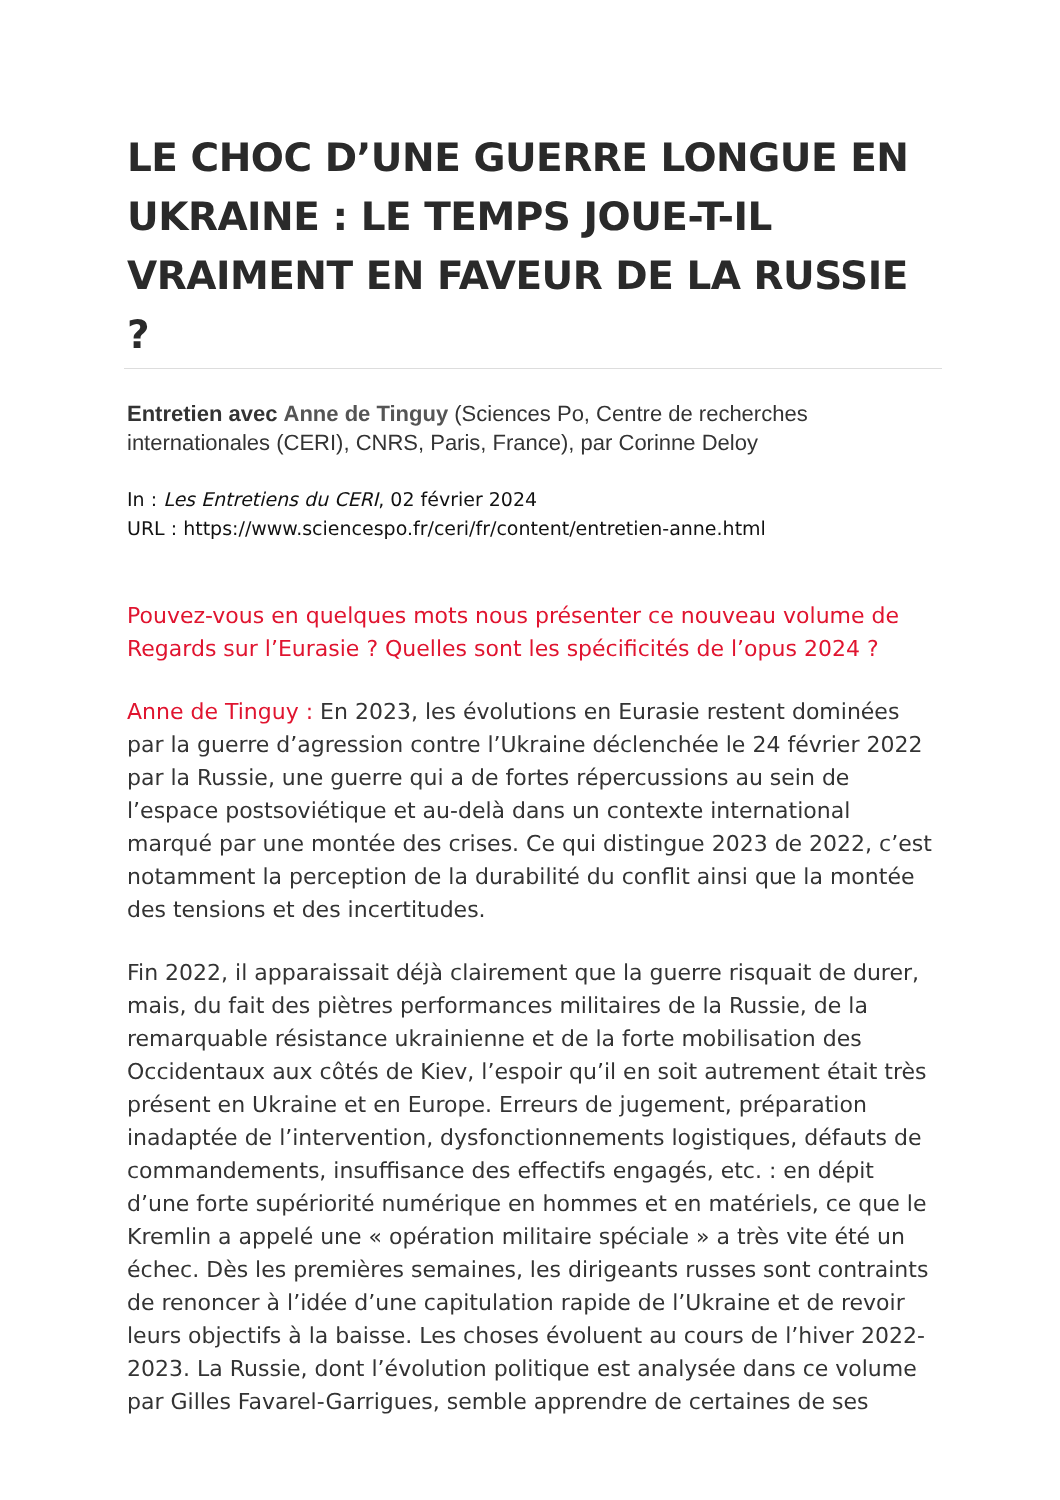LE CHOC D’UNE GUERRE LONGUE EN UKRAINE : LE TEMPS JOUE-T-IL VRAIMENT EN FAVEUR DE LA RUSSIE ?
Entretien avec Anne de Tinguy (Sciences Po, Centre de recherches internationales (CERI), CNRS, Paris, France), par Corinne Deloy
In : Les Entretiens du CERI, 02 février 2024
URL : https://www.sciencespo.fr/ceri/fr/content/entretien-anne.html
Pouvez-vous en quelques mots nous présenter ce nouveau volume de Regards sur l’Eurasie ? Quelles sont les spécificités de l’opus 2024 ?
Anne de Tinguy : En 2023, les évolutions en Eurasie restent dominées par la guerre d’agression contre l’Ukraine déclenchée le 24 février 2022 par la Russie, une guerre qui a de fortes répercussions au sein de l’espace postsoviétique et au-delà dans un contexte international marqué par une montée des crises. Ce qui distingue 2023 de 2022, c’est notamment la perception de la durabilité du conflit ainsi que la montée des tensions et des incertitudes.
Fin 2022, il apparaissait déjà clairement que la guerre risquait de durer, mais, du fait des piètres performances militaires de la Russie, de la remarquable résistance ukrainienne et de la forte mobilisation des Occidentaux aux côtés de Kiev, l’espoir qu’il en soit autrement était très présent en Ukraine et en Europe. Erreurs de jugement, préparation inadaptée de l’intervention, dysfonctionnements logistiques, défauts de commandements, insuffisance des effectifs engagés, etc. : en dépit d’une forte supériorité numérique en hommes et en matériels, ce que le Kremlin a appelé une « opération militaire spéciale » a très vite été un échec. Dès les premières semaines, les dirigeants russes sont contraints de renoncer à l’idée d’une capitulation rapide de l’Ukraine et de revoir leurs objectifs à la baisse. Les choses évoluent au cours de l’hiver 2022-2023. La Russie, dont l’évolution politique est analysée dans ce volume par Gilles Favarel-Garrigues, semble apprendre de certaines de ses